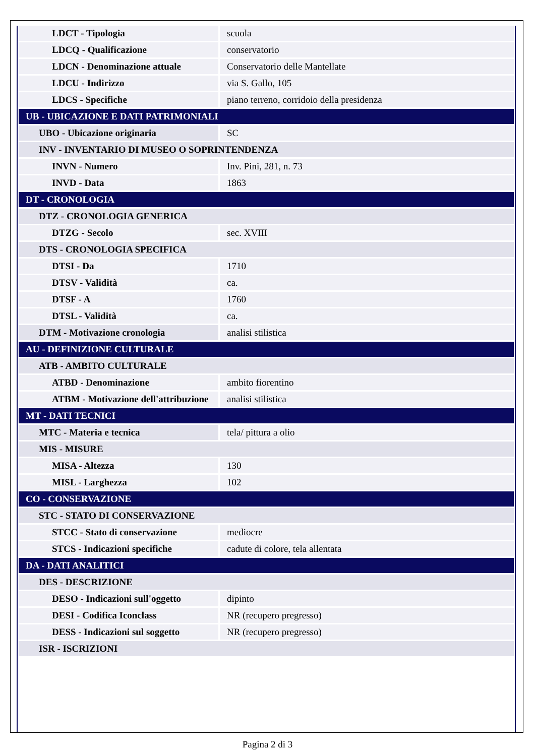| LDCT - Tipologia | scuola |
| LDCQ - Qualificazione | conservatorio |
| LDCN - Denominazione attuale | Conservatorio delle Mantellate |
| LDCU - Indirizzo | via S. Gallo, 105 |
| LDCS - Specifiche | piano terreno, corridoio della presidenza |
| UB - UBICAZIONE E DATI PATRIMONIALI | |
| UBO - Ubicazione originaria | SC |
| INV - INVENTARIO DI MUSEO O SOPRINTENDENZA | |
| INVN - Numero | Inv. Pini, 281, n. 73 |
| INVD - Data | 1863 |
| DT - CRONOLOGIA | |
| DTZ - CRONOLOGIA GENERICA | |
| DTZG - Secolo | sec. XVIII |
| DTS - CRONOLOGIA SPECIFICA | |
| DTSI - Da | 1710 |
| DTSV - Validità | ca. |
| DTSF - A | 1760 |
| DTSL - Validità | ca. |
| DTM - Motivazione cronologia | analisi stilistica |
| AU - DEFINIZIONE CULTURALE | |
| ATB - AMBITO CULTURALE | |
| ATBD - Denominazione | ambito fiorentino |
| ATBM - Motivazione dell'attribuzione | analisi stilistica |
| MT - DATI TECNICI | |
| MTC - Materia e tecnica | tela/ pittura a olio |
| MIS - MISURE | |
| MISA - Altezza | 130 |
| MISL - Larghezza | 102 |
| CO - CONSERVAZIONE | |
| STC - STATO DI CONSERVAZIONE | |
| STCC - Stato di conservazione | mediocre |
| STCS - Indicazioni specifiche | cadute di colore, tela allentata |
| DA - DATI ANALITICI | |
| DES - DESCRIZIONE | |
| DESO - Indicazioni sull'oggetto | dipinto |
| DESI - Codifica Iconclass | NR (recupero pregresso) |
| DESS - Indicazioni sul soggetto | NR (recupero pregresso) |
| ISR - ISCRIZIONI | |
Pagina 2 di 3